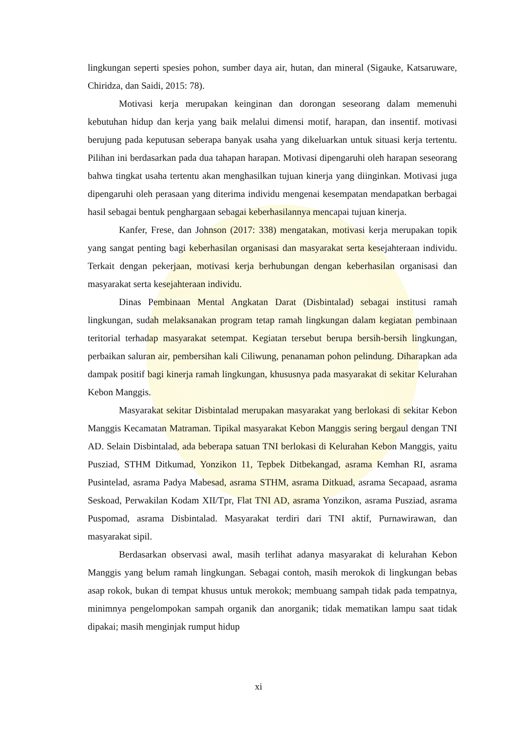lingkungan seperti spesies pohon, sumber daya air, hutan, dan mineral (Sigauke, Katsaruware, Chiridza, dan Saidi, 2015: 78).
Motivasi kerja merupakan keinginan dan dorongan seseorang dalam memenuhi kebutuhan hidup dan kerja yang baik melalui dimensi motif, harapan, dan insentif. motivasi berujung pada keputusan seberapa banyak usaha yang dikeluarkan untuk situasi kerja tertentu. Pilihan ini berdasarkan pada dua tahapan harapan. Motivasi dipengaruhi oleh harapan seseorang bahwa tingkat usaha tertentu akan menghasilkan tujuan kinerja yang diinginkan. Motivasi juga dipengaruhi oleh perasaan yang diterima individu mengenai kesempatan mendapatkan berbagai hasil sebagai bentuk penghargaan sebagai keberhasilannya mencapai tujuan kinerja.
Kanfer, Frese, dan Johnson (2017: 338) mengatakan, motivasi kerja merupakan topik yang sangat penting bagi keberhasilan organisasi dan masyarakat serta kesejahteraan individu. Terkait dengan pekerjaan, motivasi kerja berhubungan dengan keberhasilan organisasi dan masyarakat serta kesejahteraan individu.
Dinas Pembinaan Mental Angkatan Darat (Disbintalad) sebagai institusi ramah lingkungan, sudah melaksanakan program tetap ramah lingkungan dalam kegiatan pembinaan teritorial terhadap masyarakat setempat. Kegiatan tersebut berupa bersih-bersih lingkungan, perbaikan saluran air, pembersihan kali Ciliwung, penanaman pohon pelindung. Diharapkan ada dampak positif bagi kinerja ramah lingkungan, khususnya pada masyarakat di sekitar Kelurahan Kebon Manggis.
Masyarakat sekitar Disbintalad merupakan masyarakat yang berlokasi di sekitar Kebon Manggis Kecamatan Matraman. Tipikal masyarakat Kebon Manggis sering bergaul dengan TNI AD. Selain Disbintalad, ada beberapa satuan TNI berlokasi di Kelurahan Kebon Manggis, yaitu Pusziad, STHM Ditkumad, Yonzikon 11, Tepbek Ditbekangad, asrama Kemhan RI, asrama Pusintelad, asrama Padya Mabesad, asrama STHM, asrama Ditkuad, asrama Secapaad, asrama Seskoad, Perwakilan Kodam XII/Tpr, Flat TNI AD, asrama Yonzikon, asrama Pusziad, asrama Puspomad, asrama Disbintalad. Masyarakat terdiri dari TNI aktif, Purnawirawan, dan masyarakat sipil.
Berdasarkan observasi awal, masih terlihat adanya masyarakat di kelurahan Kebon Manggis yang belum ramah lingkungan. Sebagai contoh, masih merokok di lingkungan bebas asap rokok, bukan di tempat khusus untuk merokok; membuang sampah tidak pada tempatnya, minimnya pengelompokan sampah organik dan anorganik; tidak mematikan lampu saat tidak dipakai; masih menginjak rumput hidup
xi